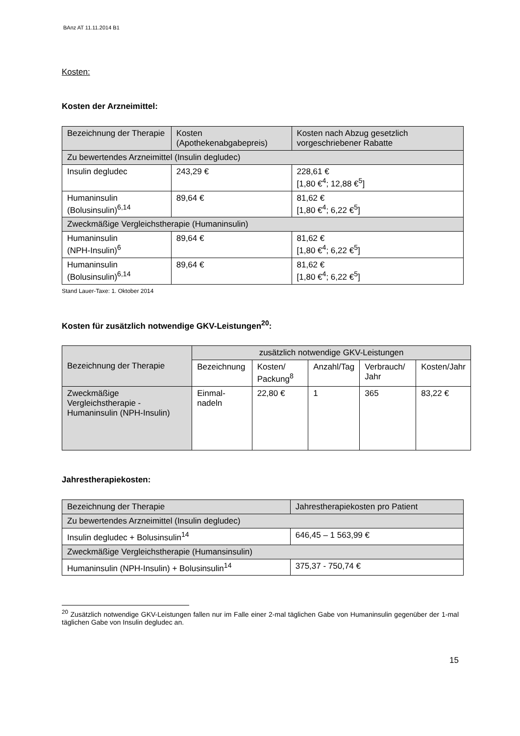BAnz AT 11.11.2014 B1
Kosten:
Kosten der Arzneimittel:
| Bezeichnung der Therapie | Kosten (Apothekenabgabepreis) | Kosten nach Abzug gesetzlich vorgeschriebener Rabatte |
| --- | --- | --- |
| Zu bewertendes Arzneimittel (Insulin degludec) | | |
| Insulin degludec | 243,29 € | 228,61 € [1,80 €<sup>4</sup>; 12,88 €<sup>5</sup>] |
| Humaninsulin (Bolusinsulin)<sup>6,14</sup> | 89,64 € | 81,62 € [1,80 €<sup>4</sup>; 6,22 €<sup>5</sup>] |
| Zweckmäßige Vergleichstherapie (Humaninsulin) | | |
| Humaninsulin (NPH-Insulin)<sup>6</sup> | 89,64 € | 81,62 € [1,80 €<sup>4</sup>; 6,22 €<sup>5</sup>] |
| Humaninsulin (Bolusinsulin)<sup>6,14</sup> | 89,64 € | 81,62 € [1,80 €<sup>4</sup>; 6,22 €<sup>5</sup>] |
Stand Lauer-Taxe: 1. Oktober 2014
Kosten für zusätzlich notwendige GKV-Leistungen<sup>20</sup>:
| Bezeichnung der Therapie | zusätzlich notwendige GKV-Leistungen | | | | |
| --- | --- | --- | --- | --- | --- |
| | Bezeichnung | Kosten/ Packung<sup>8</sup> | Anzahl/Tag | Verbrauch/ Jahr | Kosten/Jahr |
| Zweckmäßige Vergleichstherapie - Humaninsulin (NPH-Insulin) | Einmal-nadeln | 22,80 € | 1 | 365 | 83,22 € |
Jahrestherapiekosten:
| Bezeichnung der Therapie | Jahrestherapiekosten pro Patient |
| --- | --- |
| Zu bewertendes Arzneimittel (Insulin degludec) | |
| Insulin degludec + Bolusinsulin<sup>14</sup> | 646,45 – 1 563,99 € |
| Zweckmäßige Vergleichstherapie (Humansinsulin) | |
| Humaninsulin (NPH-Insulin) + Bolusinsulin<sup>14</sup> | 375,37 - 750,74 € |
<sup>20</sup> Zusätzlich notwendige GKV-Leistungen fallen nur im Falle einer 2-mal täglichen Gabe von Humaninsulin gegenüber der 1-mal täglichen Gabe von Insulin degludec an.
15